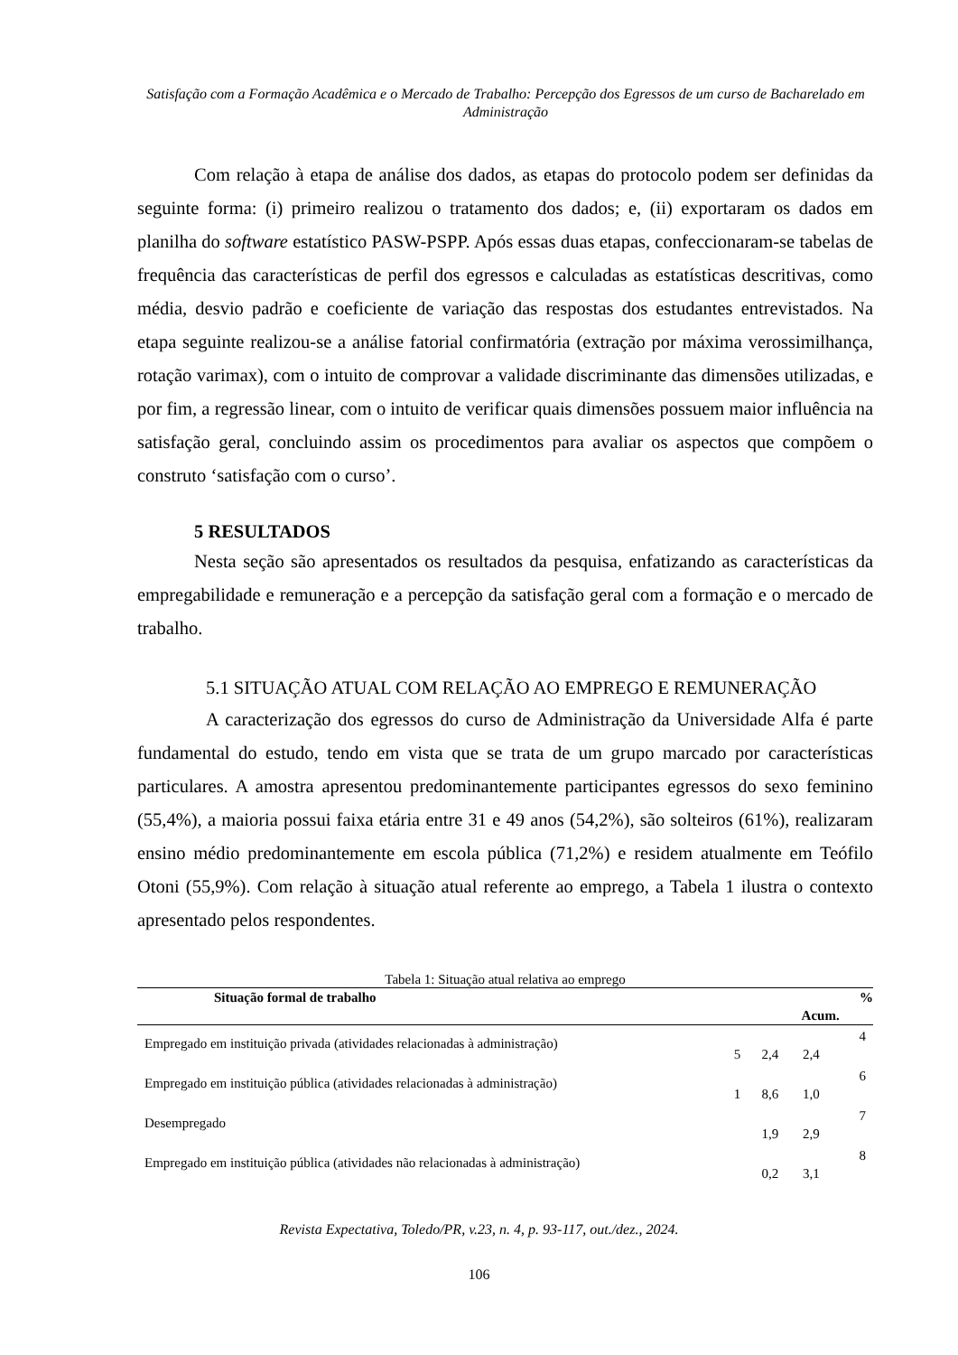Satisfação com a Formação Acadêmica e o Mercado de Trabalho: Percepção dos Egressos de um curso de Bacharelado em Administração
Com relação à etapa de análise dos dados, as etapas do protocolo podem ser definidas da seguinte forma: (i) primeiro realizou o tratamento dos dados; e, (ii) exportaram os dados em planilha do software estatístico PASW-PSPP. Após essas duas etapas, confeccionaram-se tabelas de frequência das características de perfil dos egressos e calculadas as estatísticas descritivas, como média, desvio padrão e coeficiente de variação das respostas dos estudantes entrevistados. Na etapa seguinte realizou-se a análise fatorial confirmatória (extração por máxima verossimilhança, rotação varimax), com o intuito de comprovar a validade discriminante das dimensões utilizadas, e por fim, a regressão linear, com o intuito de verificar quais dimensões possuem maior influência na satisfação geral, concluindo assim os procedimentos para avaliar os aspectos que compõem o construto ‘satisfação com o curso’.
5 RESULTADOS
Nesta seção são apresentados os resultados da pesquisa, enfatizando as características da empregabilidade e remuneração e a percepção da satisfação geral com a formação e o mercado de trabalho.
5.1 SITUAÇÃO ATUAL COM RELAÇÃO AO EMPREGO E REMUNERAÇÃO
A caracterização dos egressos do curso de Administração da Universidade Alfa é parte fundamental do estudo, tendo em vista que se trata de um grupo marcado por características particulares. A amostra apresentou predominantemente participantes egressos do sexo feminino (55,4%), a maioria possui faixa etária entre 31 e 49 anos (54,2%), são solteiros (61%), realizaram ensino médio predominantemente em escola pública (71,2%) e residem atualmente em Teófilo Otoni (55,9%). Com relação à situação atual referente ao emprego, a Tabela 1 ilustra o contexto apresentado pelos respondentes.
Tabela 1: Situação atual relativa ao emprego
| Situação formal de trabalho | | | | % |
| --- | --- | --- | --- | --- |
| | | | Acum. | |
| Empregado em instituição privada (atividades relacionadas à administração) | 5 | 2,4 | 2,4 | 4 |
| Empregado em instituição pública (atividades relacionadas à administração) | 1 | 8,6 | 1,0 | 6 |
| Desempregado | | 1,9 | 2,9 | 7 |
| Empregado em instituição pública (atividades não relacionadas à administração) | | 0,2 | 3,1 | 8 |
Revista Expectativa, Toledo/PR, v.23, n. 4, p. 93-117, out./dez., 2024.
106